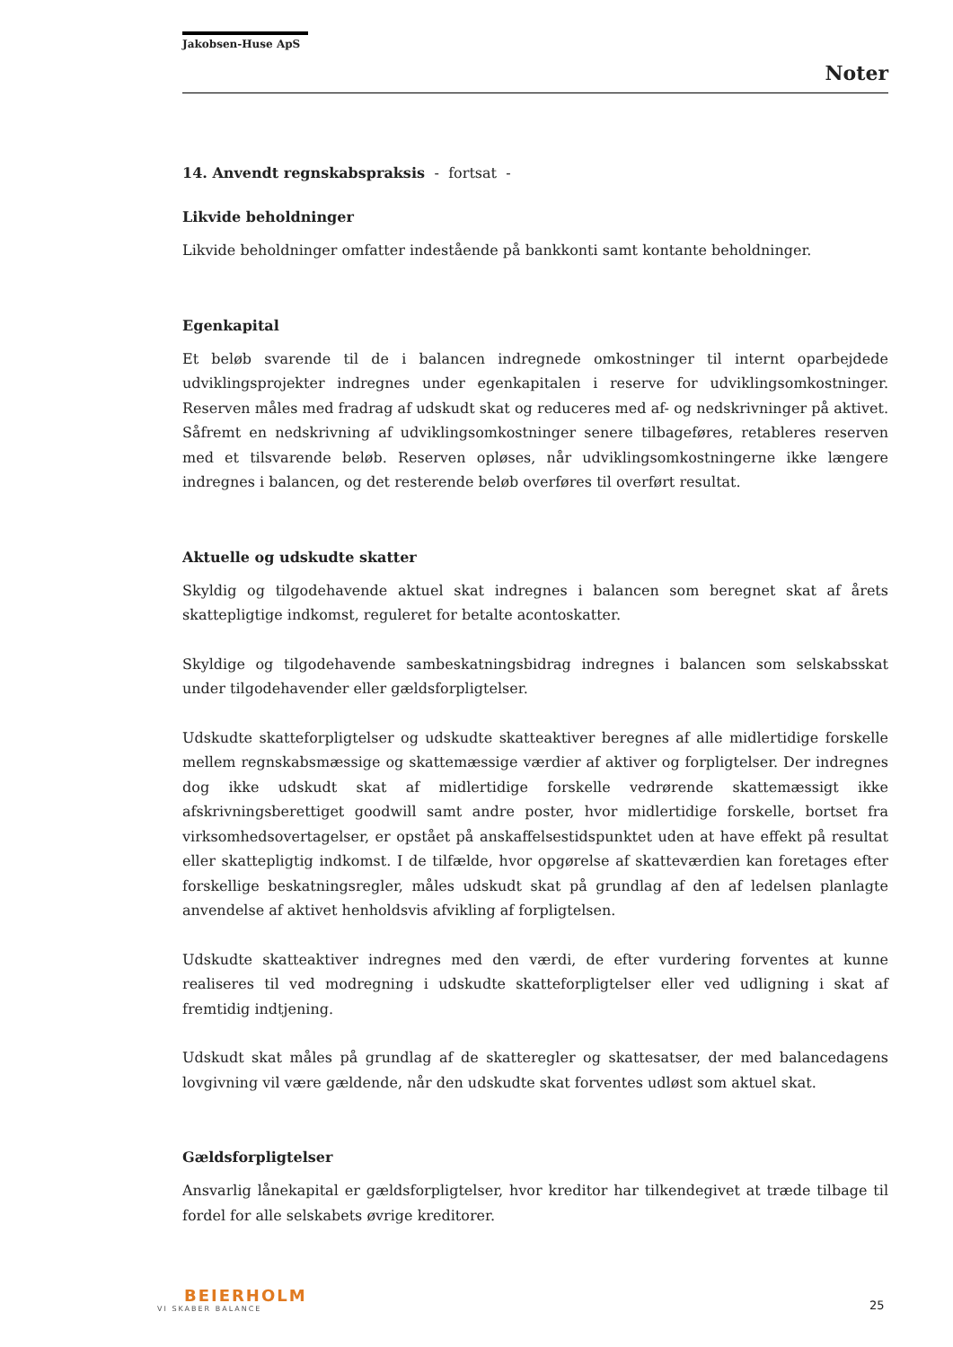Jakobsen-Huse ApS
Noter
14. Anvendt regnskabspraksis - fortsat -
Likvide beholdninger
Likvide beholdninger omfatter indestående på bankkonti samt kontante beholdninger.
Egenkapital
Et beløb svarende til de i balancen indregnede omkostninger til internt oparbejdede udviklingsprojekter indregnes under egenkapitalen i reserve for udviklingsomkostninger. Reserven måles med fradrag af udskudt skat og reduceres med af- og nedskrivninger på aktivet. Såfremt en nedskrivning af udviklingsomkostninger senere tilbageføres, retableres reserven med et tilsvarende beløb. Reserven opløses, når udviklingsomkostningerne ikke længere indregnes i balancen, og det resterende beløb overføres til overført resultat.
Aktuelle og udskudte skatter
Skyldig og tilgodehavende aktuel skat indregnes i balancen som beregnet skat af årets skattepligtige indkomst, reguleret for betalte acontoskatter.
Skyldige og tilgodehavende sambeskatningsbidrag indregnes i balancen som selskabsskat under tilgodehavender eller gældsforpligtelser.
Udskudte skatteforpligtelser og udskudte skatteaktiver beregnes af alle midlertidige forskelle mellem regnskabsmæssige og skattemæssige værdier af aktiver og forpligtelser. Der indregnes dog ikke udskudt skat af midlertidige forskelle vedrørende skattemæssigt ikke afskrivningsberettiget goodwill samt andre poster, hvor midlertidige forskelle, bortset fra virksomhedsovertagelser, er opstået på anskaffelsestidspunktet uden at have effekt på resultat eller skattepligtig indkomst. I de tilfælde, hvor opgørelse af skatteværdien kan foretages efter forskellige beskatningsregler, måles udskudt skat på grundlag af den af ledelsen planlagte anvendelse af aktivet henholdsvis afvikling af forpligtelsen.
Udskudte skatteaktiver indregnes med den værdi, de efter vurdering forventes at kunne realiseres til ved modregning i udskudte skatteforpligtelser eller ved udligning i skat af fremtidig indtjening.
Udskudt skat måles på grundlag af de skatteregler og skattesatser, der med balancedagens lovgivning vil være gældende, når den udskudte skat forventes udløst som aktuel skat.
Gældsforpligtelser
Ansvarlig lånekapital er gældsforpligtelser, hvor kreditor har tilkendegivet at træde tilbage til fordel for alle selskabets øvrige kreditorer.
BEIERHOLM
VI SKABER BALANCE
25